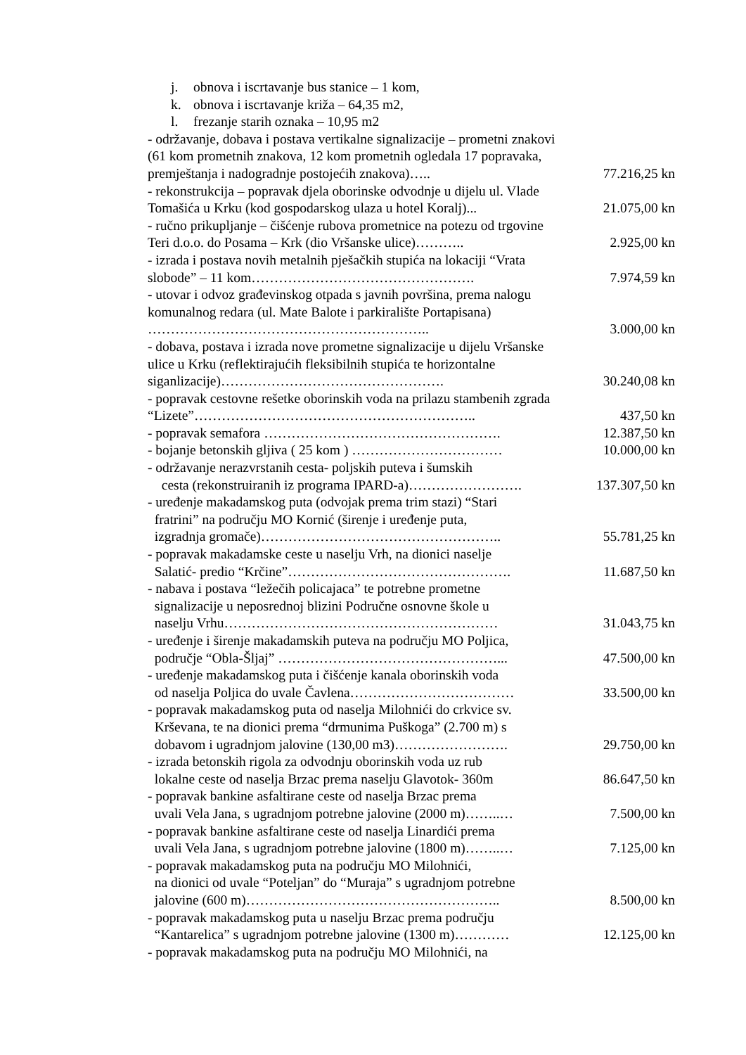j. obnova i iscrtavanje bus stanice – 1 kom,
k. obnova i iscrtavanje križa – 64,35 m2,
l. frezanje starih oznaka – 10,95 m2
- održavanje, dobava i postava vertikalne signalizacije – prometni znakovi (61 kom prometnih znakova, 12 kom prometnih ogledala 17 popravaka, premještanja i nadogradnje postojećih znakova)…..
77.216,25 kn
- rekonstrukcija – popravak djela oborinske odvodnje u dijelu ul. Vlade Tomašića u Krku (kod gospodarskog ulaza u hotel Koralj)...
21.075,00 kn
- ručno prikupljanje – čišćenje rubova prometnice na potezu od trgovine Teri d.o.o. do Posama – Krk (dio Vršanske ulice)………..
2.925,00 kn
- izrada i postava novih metalnih pješačkih stupića na lokaciji “Vrata slobode” – 11 kom………………………………………….
7.974,59 kn
- utovar i odvoz građevinskog otpada s javnih površina, prema nalogu komunalnog redara (ul. Mate Balote i parkiralište Portapisana) ……………………………………………………..
3.000,00 kn
- dobava, postava i izrada nove prometne signalizacije u dijelu Vršanske ulice u Krku (reflektirajućih fleksibilnih stupića te horizontalne siganlizacije)………………………………………….
30.240,08 kn
- popravak cestovne rešetke oborinskih voda na prilazu stambenih zgrada “Lizete”……………………………………………………..
437,50 kn
- popravak semafora ……………………………………………. 12.387,50 kn
- bojanje betonskih gljiva ( 25 kom ) …………………………… 10.000,00 kn
- održavanje nerazvrstanih cesta- poljskih puteva i šumskih
cesta (rekonstruiranih iz programa IPARD-a)…………………….
137.307,50 kn
- uređenje makadamskog puta (odvojak prema trim stazi) “Stari
fratrini” na području MO Kornić (širenje i uređenje puta,
izgradnja gromače)……………………………………………..
55.781,25 kn
- popravak makadamske ceste u naselju Vrh, na dionici naselje
Salatić- predio “Krčine”………………………………………….
11.687,50 kn
- nabava i postava “ležečih policajaca” te potrebne prometne
signalizacije u neposrednoj blizini Područne osnovne škole u
naselju Vrhu……………………………………………………
31.043,75 kn
- uređenje i širenje makadamskih puteva na području MO Poljica,
područje “Obla-Šljaj” …………………………………………...
47.500,00 kn
- uređenje makadamskog puta i čišćenje kanala oborinskih voda
od naselja Poljica do uvale Čavlena………………………………
33.500,00 kn
- popravak makadamskog puta od naselja Milohnići do crkvice sv.
Krševana, te na dionici prema “drmunima Puškoga” (2.700 m) s
dobavom i ugradnjom jalovine (130,00 m3)…………………….
29.750,00 kn
- izrada betonskih rigola za odvodnju oborinskih voda uz rub
lokalne ceste od naselja Brzac prema naselju Glavotok- 360m
86.647,50 kn
- popravak bankine asfaltirane ceste od naselja Brzac prema
uvali Vela Jana, s ugradnjom potrebne jalovine (2000 m)……..…
7.500,00 kn
- popravak bankine asfaltirane ceste od naselja Linardići prema
uvali Vela Jana, s ugradnjom potrebne jalovine (1800 m)……..…
7.125,00 kn
- popravak makadamskog puta na području MO Milohnići,
na dionici od uvale “Poteljan” do “Muraja” s ugradnjom potrebne
jalovine (600 m)………………………………………………..
8.500,00 kn
- popravak makadamskog puta u naselju Brzac prema području
“Kantarelica” s ugradnjom potrebne jalovine (1300 m)…………
12.125,00 kn
- popravak makadamskog puta na području MO Milohnići, na